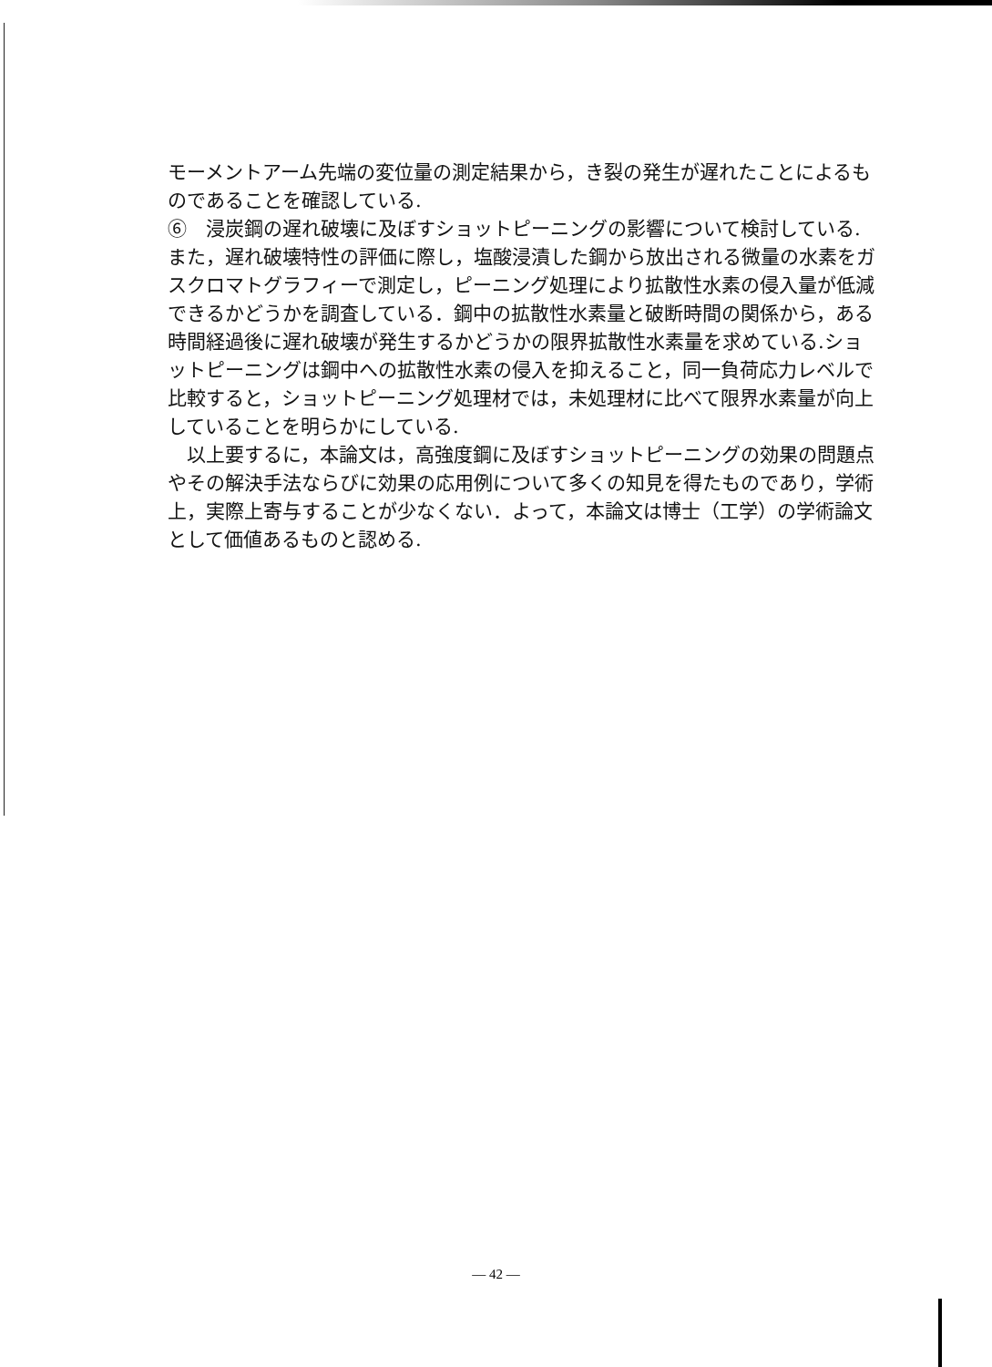モーメントアーム先端の変位量の測定結果から，き裂の発生が遅れたことによるものであることを確認している.
⑥　浸炭鋼の遅れ破壊に及ぼすショットピーニングの影響について検討している.また，遅れ破壊特性の評価に際し，塩酸浸漬した鋼から放出される微量の水素をガスクロマトグラフィーで測定し，ピーニング処理により拡散性水素の侵入量が低減できるかどうかを調査している．鋼中の拡散性水素量と破断時間の関係から，ある時間経過後に遅れ破壊が発生するかどうかの限界拡散性水素量を求めている.ショットピーニングは鋼中への拡散性水素の侵入を抑えること，同一負荷応力レベルで比較すると，ショットピーニング処理材では，未処理材に比べて限界水素量が向上していることを明らかにしている.
　以上要するに，本論文は，高強度鋼に及ぼすショットピーニングの効果の問題点やその解決手法ならびに効果の応用例について多くの知見を得たものであり，学術上，実際上寄与することが少なくない．よって，本論文は博士（工学）の学術論文として価値あるものと認める.
— 42 —